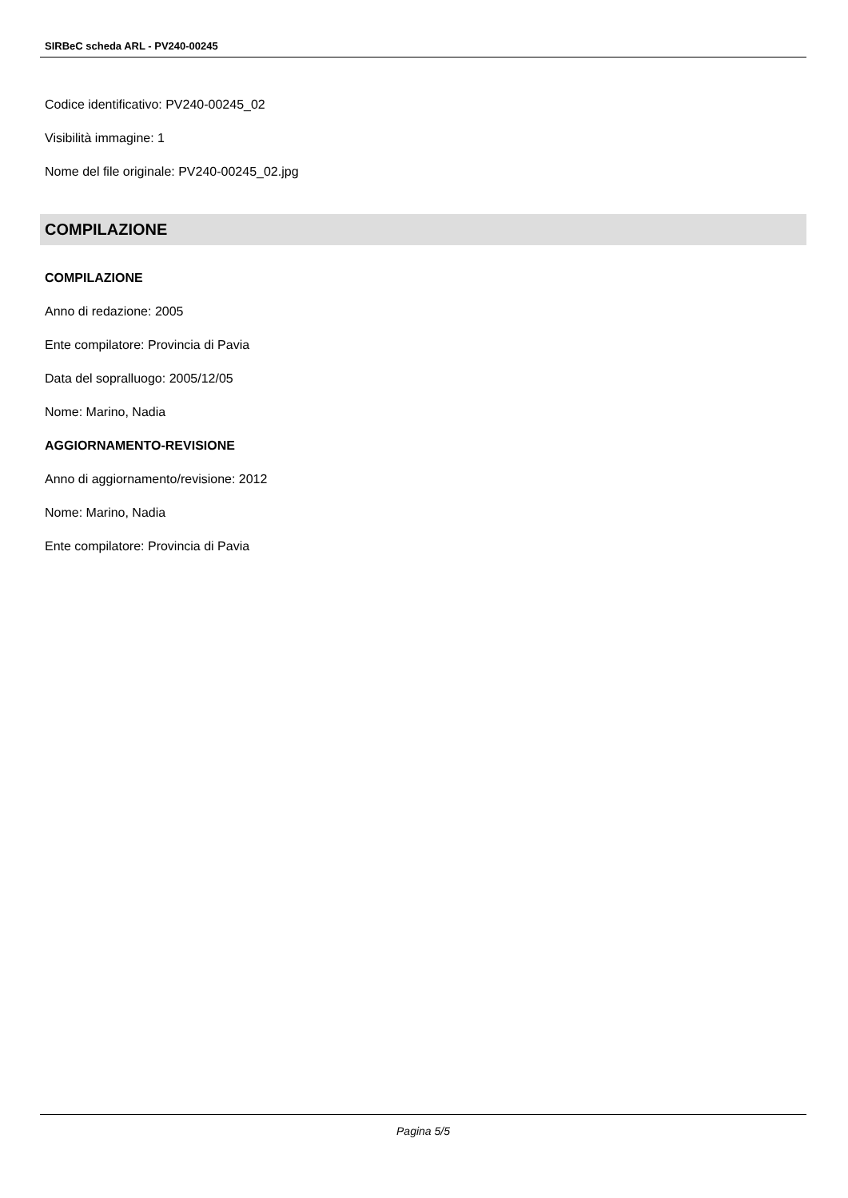SIRBeC scheda ARL - PV240-00245
Codice identificativo: PV240-00245_02
Visibilità immagine: 1
Nome del file originale: PV240-00245_02.jpg
COMPILAZIONE
COMPILAZIONE
Anno di redazione: 2005
Ente compilatore: Provincia di Pavia
Data del sopralluogo: 2005/12/05
Nome: Marino, Nadia
AGGIORNAMENTO-REVISIONE
Anno di aggiornamento/revisione: 2012
Nome: Marino, Nadia
Ente compilatore: Provincia di Pavia
Pagina 5/5